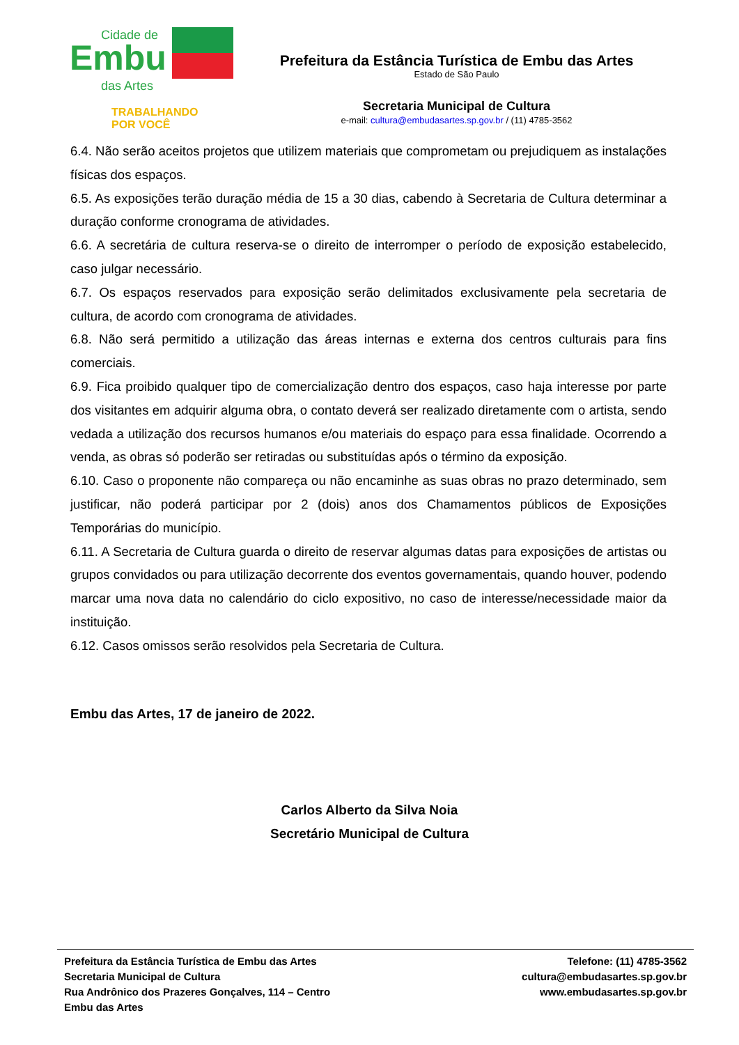Cidade de
Embu
das Artes
TRABALHANDO
POR VOCÊ
Prefeitura da Estância Turística de Embu das Artes
Estado de São Paulo
Secretaria Municipal de Cultura
e-mail: cultura@embudasartes.sp.gov.br / (11) 4785-3562
6.4. Não serão aceitos projetos que utilizem materiais que comprometam ou prejudiquem as instalações físicas dos espaços.
6.5. As exposições terão duração média de 15 a 30 dias, cabendo à Secretaria de Cultura determinar a duração conforme cronograma de atividades.
6.6. A secretária de cultura reserva-se o direito de interromper o período de exposição estabelecido, caso julgar necessário.
6.7. Os espaços reservados para exposição serão delimitados exclusivamente pela secretaria de cultura, de acordo com cronograma de atividades.
6.8. Não será permitido a utilização das áreas internas e externa dos centros culturais para fins comerciais.
6.9. Fica proibido qualquer tipo de comercialização dentro dos espaços, caso haja interesse por parte dos visitantes em adquirir alguma obra, o contato deverá ser realizado diretamente com o artista, sendo vedada a utilização dos recursos humanos e/ou materiais do espaço para essa finalidade. Ocorrendo a venda, as obras só poderão ser retiradas ou substituídas após o término da exposição.
6.10. Caso o proponente não compareça ou não encaminhe as suas obras no prazo determinado, sem justificar, não poderá participar por 2 (dois) anos dos Chamamentos públicos de Exposições Temporárias do município.
6.11. A Secretaria de Cultura guarda o direito de reservar algumas datas para exposições de artistas ou grupos convidados ou para utilização decorrente dos eventos governamentais, quando houver, podendo marcar uma nova data no calendário do ciclo expositivo, no caso de interesse/necessidade maior da instituição.
6.12. Casos omissos serão resolvidos pela Secretaria de Cultura.
Embu das Artes, 17 de janeiro de 2022.
Carlos Alberto da Silva Noia
Secretário Municipal de Cultura
Prefeitura da Estância Turística de Embu das Artes
Secretaria Municipal de Cultura
Rua Andrônico dos Prazeres Gonçalves, 114 – Centro
Embu das Artes
Telefone: (11) 4785-3562
cultura@embudasartes.sp.gov.br
www.embudasartes.sp.gov.br